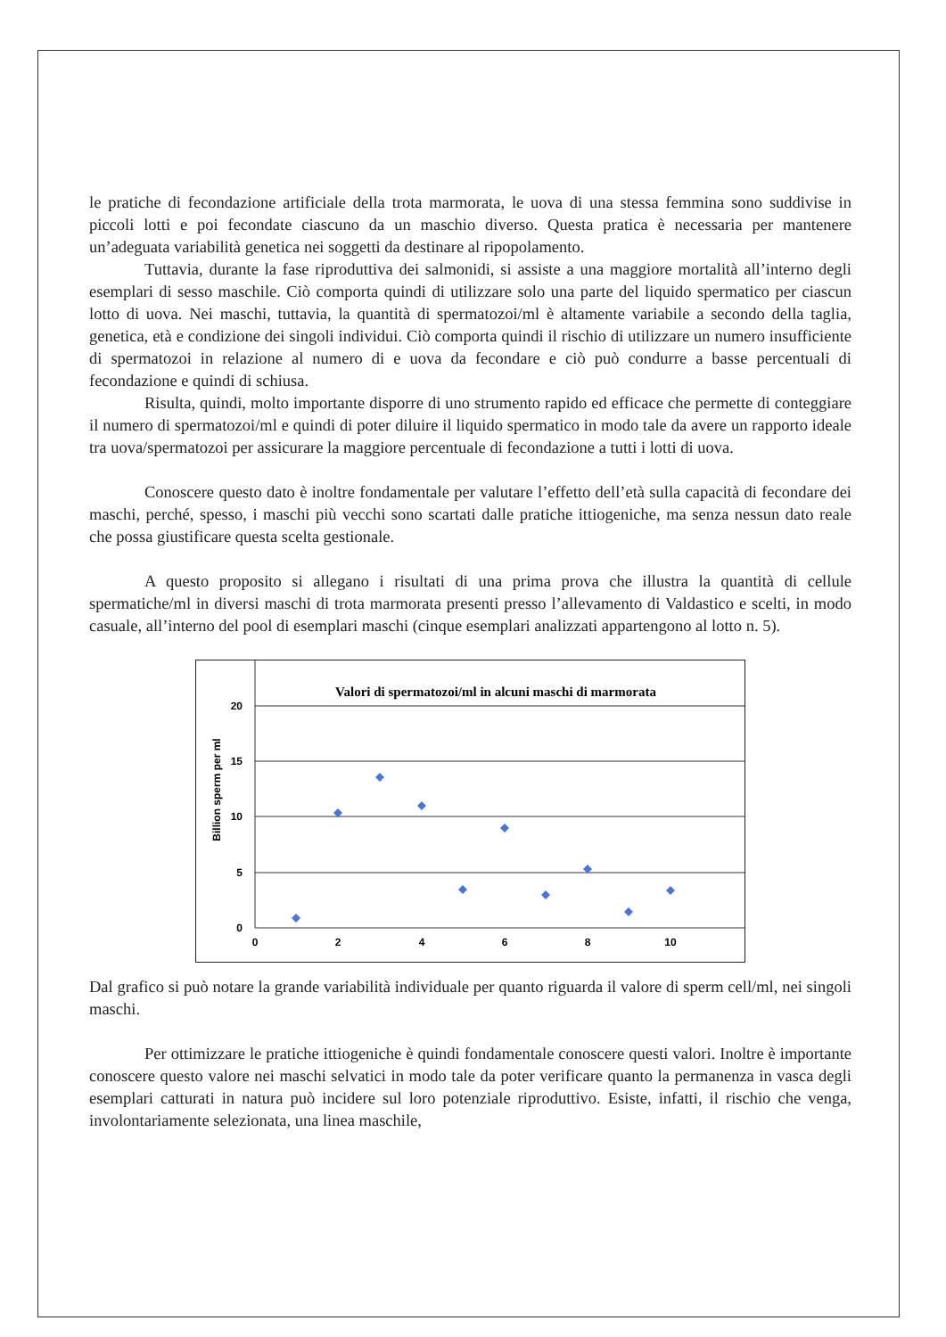le pratiche di fecondazione artificiale della trota marmorata, le uova di una stessa femmina sono suddivise in piccoli lotti e poi fecondate ciascuno da un maschio diverso. Questa pratica è necessaria per mantenere un’adeguata variabilità genetica nei soggetti da destinare al ripopolamento.
Tuttavia, durante la fase riproduttiva dei salmonidi, si assiste a una maggiore mortalità all’interno degli esemplari di sesso maschile. Ciò comporta quindi di utilizzare solo una parte del liquido spermatico per ciascun lotto di uova. Nei maschi, tuttavia, la quantità di spermatozoi/ml è altamente variabile a secondo della taglia, genetica, età e condizione dei singoli individui. Ciò comporta quindi il rischio di utilizzare un numero insufficiente di spermatozoi in relazione al numero di e uova da fecondare e ciò può condurre a basse percentuali di fecondazione e quindi di schiusa.
Risulta, quindi, molto importante disporre di uno strumento rapido ed efficace che permette di conteggiare il numero di spermatozoi/ml e quindi di poter diluire il liquido spermatico in modo tale da avere un rapporto ideale tra uova/spermatozoi per assicurare la maggiore percentuale di fecondazione a tutti i lotti di uova.
Conoscere questo dato è inoltre fondamentale per valutare l’effetto dell’età sulla capacità di fecondare dei maschi, perché, spesso, i maschi più vecchi sono scartati dalle pratiche ittiogeniche, ma senza nessun dato reale che possa giustificare questa scelta gestionale.
A questo proposito si allegano i risultati di una prima prova che illustra la quantità di cellule spermatiche/ml in diversi maschi di trota marmorata presenti presso l’allevamento di Valdastico e scelti, in modo casuale, all’interno del pool di esemplari maschi (cinque esemplari analizzati appartengono al lotto n. 5).
Billion sperm per ml
Valori di spermatozoi/ml in alcuni maschi di marmorata
20
15
10
5
0
0
2
4
6
8
10
Dal grafico si può notare la grande variabilità individuale per quanto riguarda il valore di sperm cell/ml, nei singoli maschi.
Per ottimizzare le pratiche ittiogeniche è quindi fondamentale conoscere questi valori. Inoltre è importante conoscere questo valore nei maschi selvatici in modo tale da poter verificare quanto la permanenza in vasca degli esemplari catturati in natura può incidere sul loro potenziale riproduttivo. Esiste, infatti, il rischio che venga, involontariamente selezionata, una linea maschile,